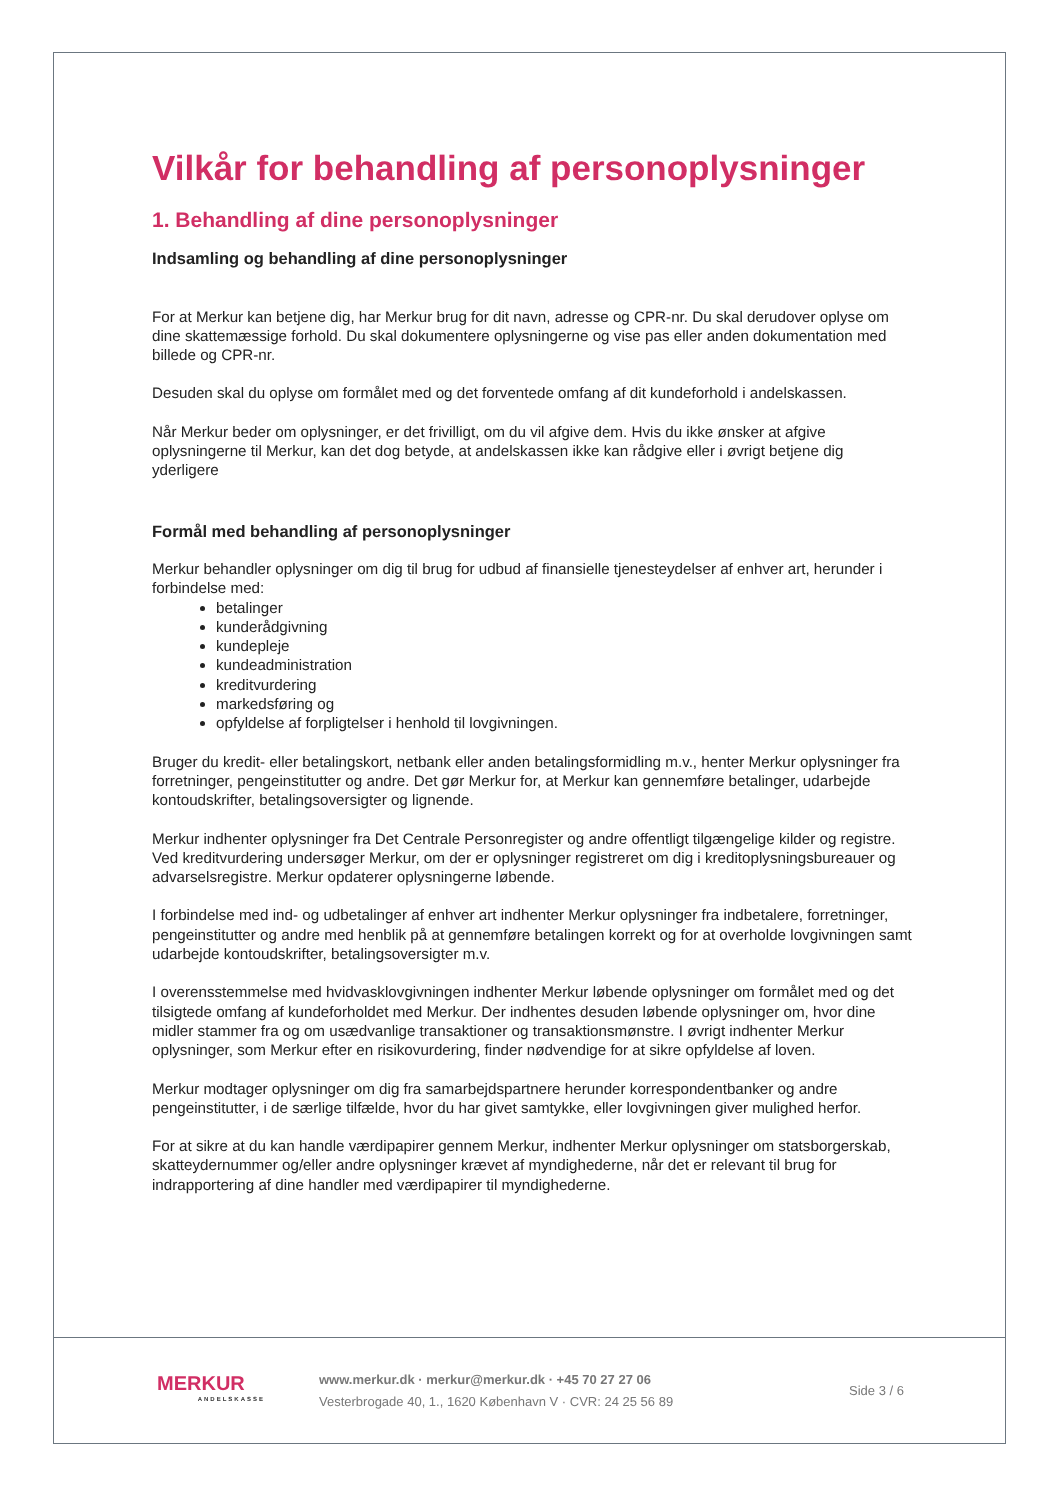Vilkår for behandling af personoplysninger
1. Behandling af dine personoplysninger
Indsamling og behandling af dine personoplysninger
For at Merkur kan betjene dig, har Merkur brug for dit navn, adresse og CPR-nr. Du skal derudover oplyse om dine skattemæssige forhold. Du skal dokumentere oplysningerne og vise pas eller anden dokumentation med billede og CPR-nr.
Desuden skal du oplyse om formålet med og det forventede omfang af dit kundeforhold i andelskassen.
Når Merkur beder om oplysninger, er det frivilligt, om du vil afgive dem. Hvis du ikke ønsker at afgive oplysningerne til Merkur, kan det dog betyde, at andelskassen ikke kan rådgive eller i øvrigt betjene dig yderligere
Formål med behandling af personoplysninger
Merkur behandler oplysninger om dig til brug for udbud af finansielle tjenesteydelser af enhver art, herunder i forbindelse med:
betalinger
kunderådgivning
kundepleje
kundeadministration
kreditvurdering
markedsføring og
opfyldelse af forpligtelser i henhold til lovgivningen.
Bruger du kredit- eller betalingskort, netbank eller anden betalingsformidling m.v., henter Merkur oplysninger fra forretninger, pengeinstitutter og andre. Det gør Merkur for, at Merkur kan gennemføre betalinger, udarbejde kontoudskrifter, betalingsoversigter og lignende.
Merkur indhenter oplysninger fra Det Centrale Personregister og andre offentligt tilgængelige kilder og registre. Ved kreditvurdering undersøger Merkur, om der er oplysninger registreret om dig i kreditoplysningsbureauer og advarselsregistre. Merkur opdaterer oplysningerne løbende.
I forbindelse med ind- og udbetalinger af enhver art indhenter Merkur oplysninger fra indbetalere, forretninger, pengeinstitutter og andre med henblik på at gennemføre betalingen korrekt og for at overholde lovgivningen samt udarbejde kontoudskrifter, betalingsoversigter m.v.
I overensstemmelse med hvidvasklovgivningen indhenter Merkur løbende oplysninger om formålet med og det tilsigtede omfang af kundeforholdet med Merkur. Der indhentes desuden løbende oplysninger om, hvor dine midler stammer fra og om usædvanlige transaktioner og transaktionsmønstre. I øvrigt indhenter Merkur oplysninger, som Merkur efter en risikovurdering, finder nødvendige for at sikre opfyldelse af loven.
Merkur modtager oplysninger om dig fra samarbejdspartnere herunder korrespondentbanker og andre pengeinstitutter, i de særlige tilfælde, hvor du har givet samtykke, eller lovgivningen giver mulighed herfor.
For at sikre at du kan handle værdipapirer gennem Merkur, indhenter Merkur oplysninger om statsborgerskab, skatteydernummer og/eller andre oplysninger krævet af myndighederne, når det er relevant til brug for indrapportering af dine handler med værdipapirer til myndighederne.
MERKUR
ANDELSKASSE
www.merkur.dk · merkur@merkur.dk · +45 70 27 27 06
Vesterbrogade 40, 1., 1620 København V · CVR: 24 25 56 89
Side 3 / 6